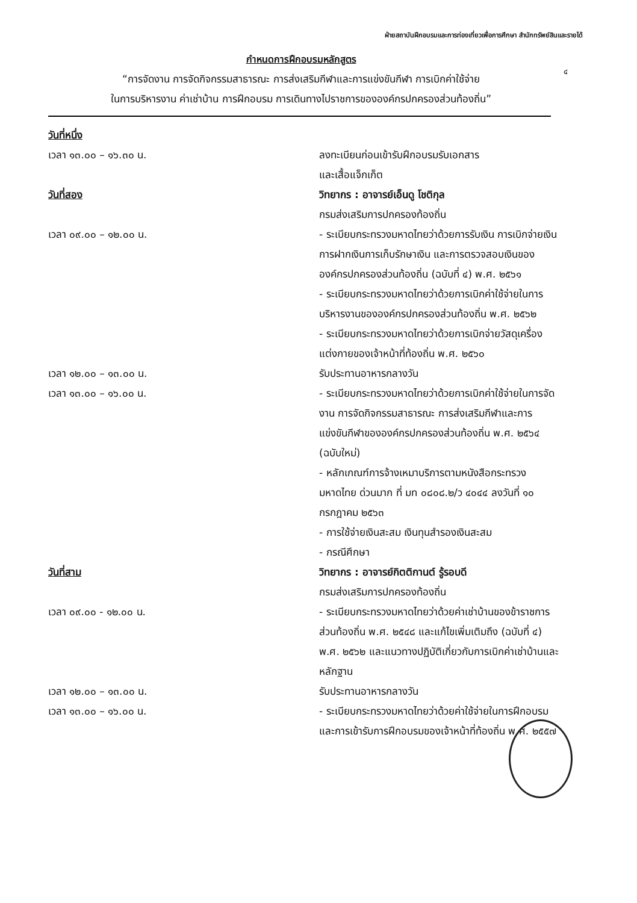ฝ่ายสถาบันฝึกอบรมและการท่องเที่ยวเพื่อการศึกษา สำนักทรัพย์สินและรายได้
๔
กำหนดการฝึกอบรมหลักสูตร
“การจัดงาน การจัดกิจกรรมสาธารณะ การส่งเสริมกีฬาและการแข่งขันกีฬา การเบิกค่าใช้จ่าย
ในการบริหารงาน ค่าเช่าบ้าน การฝึกอบรม การเดินทางไปราชการขององค์กรปกครองส่วนท้องถิ่น”
วันที่หนึ่ง
เวลา ๑๓.๐๐ – ๑๖.๓๐ น. ลงทะเบียนก่อนเข้ารับฝึกอบรมรับเอกสาร
และเสื้อแจ็กเก็ต
วันที่สอง วิทยากร : อาจารย์เอ็นดู โชติกุล
กรมส่งเสริมการปกครองท้องถิ่น
เวลา ๐๙.๐๐ – ๑๒.๐๐ น. - ระเบียบกระทรวงมหาดไทยว่าด้วยการรับเงิน การเบิกจ่ายเงิน การฝากเงินการเก็บรักษาเงิน และการตรวจสอบเงินขององค์กรปกครองส่วนท้องถิ่น (ฉบับที่ ๔) พ.ศ. ๒๕๖๑
- ระเบียบกระทรวงมหาดไทยว่าด้วยการเบิกค่าใช้จ่ายในการบริหารงานขององค์กรปกครองส่วนท้องถิ่น พ.ศ. ๒๕๖๒
- ระเบียบกระทรวงมหาดไทยว่าด้วยการเบิกจ่ายวัสดุเครื่องแต่งกายของเจ้าหน้าที่ท้องถิ่น พ.ศ. ๒๕๖๐
เวลา ๑๒.๐๐ – ๑๓.๐๐ น. รับประทานอาหารกลางวัน
เวลา ๑๓.๐๐ – ๑๖.๐๐ น. - ระเบียบกระทรวงมหาดไทยว่าด้วยการเบิกค่าใช้จ่ายในการจัดงาน การจัดกิจกรรมสาธารณะ การส่งเสริมกีฬาและการแข่งขันกีฬาขององค์กรปกครองส่วนท้องถิ่น พ.ศ. ๒๕๖๔ (ฉบับใหม่)
- หลักเกณฑ์การจ้างเหมาบริการตามหนังสือกระทรวงมหาดไทย ด่วนมาก ที่ มท ๐๘๐๘.๒/ว ๔๐๔๔ ลงวันที่ ๑๐ กรกฎาคม ๒๕๖๓
- การใช้จ่ายเงินสะสม เงินทุนสำรองเงินสะสม
- กรณีศึกษา
วันที่สาม วิทยากร : อาจารย์กิตติกานต์ รู้รอบดี
กรมส่งเสริมการปกครองท้องถิ่น
เวลา ๐๙.๐๐ - ๑๒.๐๐ น. - ระเบียบกระทรวงมหาดไทยว่าด้วยค่าเช่าบ้านของข้าราชการส่วนท้องถิ่น พ.ศ. ๒๕๔๘ และแก้ไขเพิ่มเติมถึง (ฉบับที่ ๔) พ.ศ. ๒๕๖๒ และแนวทางปฏิบัติเกี่ยวกับการเบิกค่าเช่าบ้านและหลักฐาน
เวลา ๑๒.๐๐ – ๑๓.๐๐ น. รับประทานอาหารกลางวัน
เวลา ๑๓.๐๐ – ๑๖.๐๐ น. - ระเบียบกระทรวงมหาดไทยว่าด้วยค่าใช้จ่ายในการฝึกอบรมและการเข้ารับการฝึกอบรมของเจ้าหน้าที่ท้องถิ่น พ.ศ. ๒๕๕๗